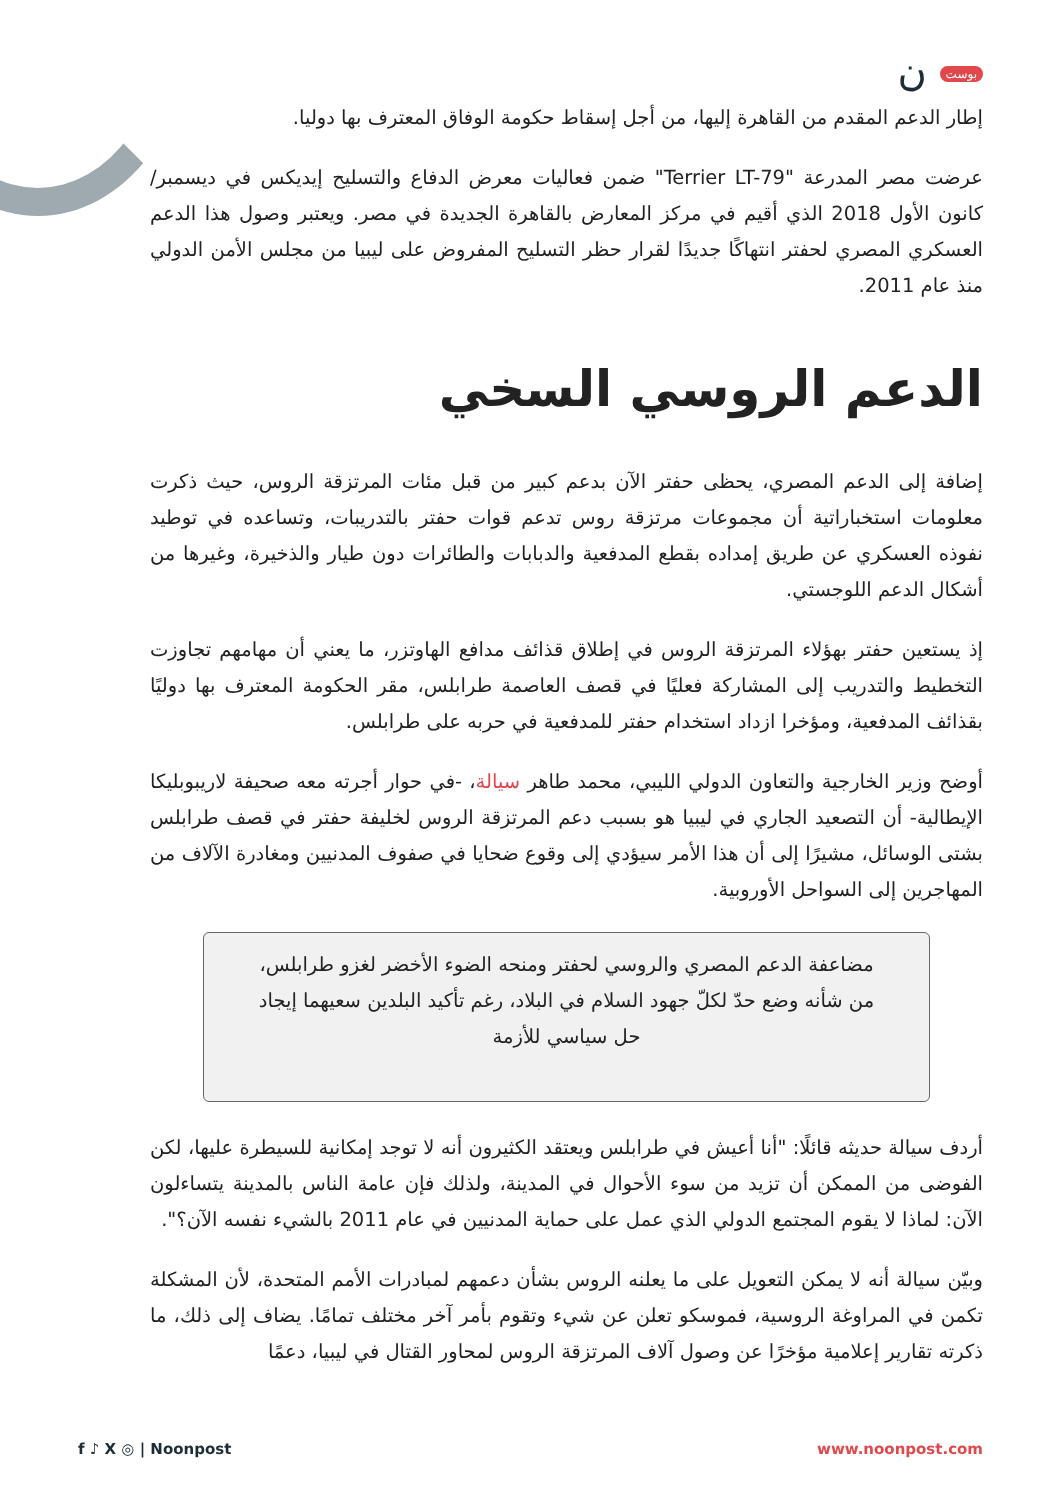بوست ن
إطار الدعم المقدم من القاهرة إليها، من أجل إسقاط حكومة الوفاق المعترف بها دوليا.
عرضت مصر المدرعة "Terrier LT-79" ضمن فعاليات معرض الدفاع والتسليح إيديكس في ديسمبر/كانون الأول 2018 الذي أقيم في مركز المعارض بالقاهرة الجديدة في مصر. ويعتبر وصول هذا الدعم العسكري المصري لحفتر انتهاكًا جديدًا لقرار حظر التسليح المفروض على ليبيا من مجلس الأمن الدولي منذ عام 2011.
الدعم الروسي السخي
إضافة إلى الدعم المصري، يحظى حفتر الآن بدعم كبير من قبل مئات المرتزقة الروس، حيث ذكرت معلومات استخباراتية أن مجموعات مرتزقة روس تدعم قوات حفتر بالتدريبات، وتساعده في توطيد نفوذه العسكري عن طريق إمداده بقطع المدفعية والدبابات والطائرات دون طيار والذخيرة، وغيرها من أشكال الدعم اللوجستي.
إذ يستعين حفتر بهؤلاء المرتزقة الروس في إطلاق قذائف مدافع الهاوتزر، ما يعني أن مهامهم تجاوزت التخطيط والتدريب إلى المشاركة فعليًا في قصف العاصمة طرابلس، مقر الحكومة المعترف بها دوليًا بقذائف المدفعية، ومؤخرا ازداد استخدام حفتر للمدفعية في حربه على طرابلس.
أوضح وزير الخارجية والتعاون الدولي الليبي، محمد طاهر سيالة، -في حوار أجرته معه صحيفة لاريبوبليكا الإيطالية- أن التصعيد الجاري في ليبيا هو بسبب دعم المرتزقة الروس لخليفة حفتر في قصف طرابلس بشتى الوسائل، مشيرًا إلى أن هذا الأمر سيؤدي إلى وقوع ضحايا في صفوف المدنيين ومغادرة الآلاف من المهاجرين إلى السواحل الأوروبية.
مضاعفة الدعم المصري والروسي لحفتر ومنحه الضوء الأخضر لغزو طرابلس، من شأنه وضع حدّ لكلّ جهود السلام في البلاد، رغم تأكيد البلدين سعيهما إيجاد حل سياسي للأزمة
أردف سيالة حديثه قائلًا: "أنا أعيش في طرابلس ويعتقد الكثيرون أنه لا توجد إمكانية للسيطرة عليها، لكن الفوضى من الممكن أن تزيد من سوء الأحوال في المدينة، ولذلك فإن عامة الناس بالمدينة يتساءلون الآن: لماذا لا يقوم المجتمع الدولي الذي عمل على حماية المدنيين في عام 2011 بالشيء نفسه الآن؟".
وبيّن سيالة أنه لا يمكن التعويل على ما يعلنه الروس بشأن دعمهم لمبادرات الأمم المتحدة، لأن المشكلة تكمن في المراوغة الروسية، فموسكو تعلن عن شيء وتقوم بأمر آخر مختلف تمامًا. يضاف إلى ذلك، ما ذكرته تقارير إعلامية مؤخرًا عن وصول آلاف المرتزقة الروس لمحاور القتال في ليبيا، دعمًا
f ♪ X ◎ | Noonpost www.noonpost.com